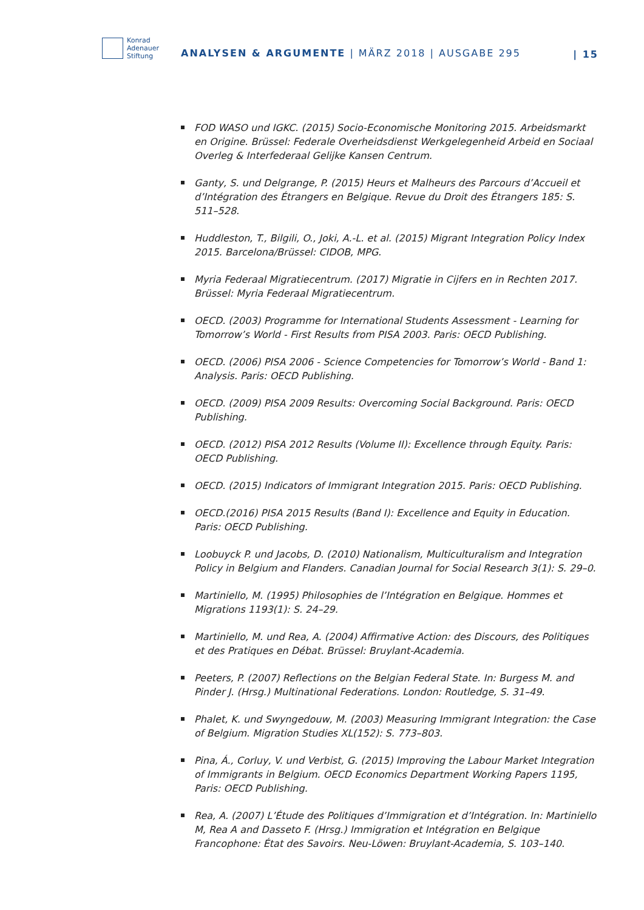Konrad
Adenauer
Stiftung
ANALYSEN & ARGUMENTE | MÄRZ 2018 | AUSGABE 295
| 15
FOD WASO und IGKC. (2015) Socio-Economische Monitoring 2015. Arbeids­markt en Origine. Brüssel: Federale Overheidsdienst Werkgelegenheid Arbeid en Sociaal Overleg & Interfederaal Gelijke Kansen Centrum.
Ganty, S. und Delgrange, P. (2015) Heurs et Malheurs des Parcours d’Accueil et d’Intégration des Étrangers en Belgique. Revue du Droit des Étrangers 185: S. 511–528.
Huddleston, T., Bilgili, O., Joki, A.-L. et al. (2015) Migrant Integration Policy Index 2015. Barcelona/Brüssel: CIDOB, MPG.
Myria Federaal Migratiecentrum. (2017) Migratie in Cijfers en in Rechten 2017. Brüssel: Myria Federaal Migratiecentrum.
OECD. (2003) Programme for International Students Assessment - Learning for Tomorrow’s World - First Results from PISA 2003. Paris: OECD Publishing.
OECD. (2006) PISA 2006 - Science Competencies for Tomorrow’s World - Band 1: Analysis. Paris: OECD Publishing.
OECD. (2009) PISA 2009 Results: Overcoming Social Background. Paris: OECD Publishing.
OECD. (2012) PISA 2012 Results (Volume II): Excellence through Equity. Paris: OECD Publishing.
OECD. (2015) Indicators of Immigrant Integration 2015. Paris: OECD Publishing.
OECD.(2016) PISA 2015 Results (Band I): Excellence and Equity in Education. Paris: OECD Publishing.
Loobuyck P. und Jacobs, D. (2010) Nationalism, Multiculturalism and Integration Policy in Belgium and Flanders. Canadian Journal for Social Research 3(1): S. 29–0.
Martiniello, M. (1995) Philosophies de l’Intégration en Belgique. Hommes et Migrations 1193(1): S. 24–29.
Martiniello, M. und Rea, A. (2004) Affirmative Action: des Discours, des Poli­tiques et des Pratiques en Débat. Brüssel: Bruylant-Academia.
Peeters, P. (2007) Reflections on the Belgian Federal State. In: Burgess M. and Pinder J. (Hrsg.) Multinational Federations. London: Routledge, S. 31–49.
Phalet, K. und Swyngedouw, M. (2003) Measuring Immigrant Integration: the Case of Belgium. Migration Studies XL(152): S. 773–803.
Pina, Á., Corluy, V. und Verbist, G. (2015) Improving the Labour Market Integra­tion of Immigrants in Belgium. OECD Economics Department Working Papers 1195, Paris: OECD Publishing.
Rea, A. (2007) L’Étude des Politiques d’Immigration et d’Intégration. In: Martini­ello M, Rea A and Dasseto F. (Hrsg.) Immigration et Intégration en Belgique Francophone: État des Savoirs. Neu-Löwen: Bruylant-Academia, S. 103–140.